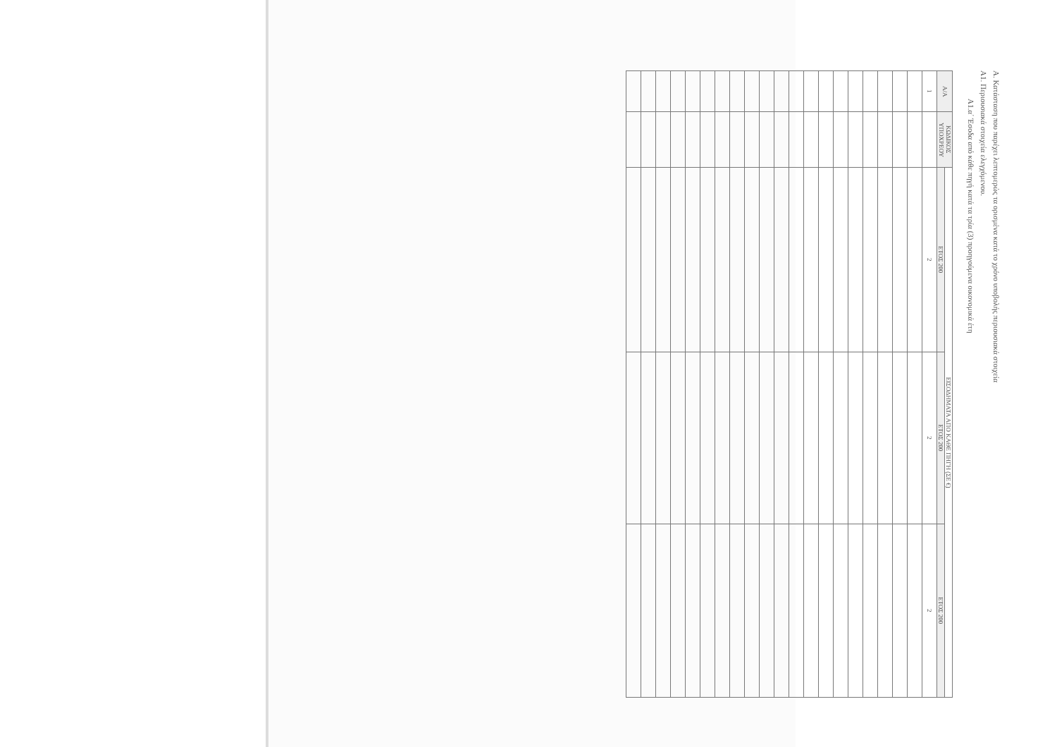Α. Κατάσταση που παρέχει λεπτομερώς τα ορισμένα κατά το χρόνο υποβολής περιουσιακά στοιχεία
Α1. Περιουσιακά στοιχεία ελεγχόμενου.
Α1.α΄ Έσοδα από κάθε πηγή κατά τα τρία (3) προηγούμενα οικονομικά έτη
| Α/Α | ΚΩΔΙΚΟΣ ΥΠΟΧΡΕΟΥ | ΕΙΣΟΔΗΜΑΤΑ ΑΠΟ ΚΑΘΕ ΠΗΓΗ (ΣΕ €) | | |
| --- | --- | --- | --- | --- |
| | | ΕΤΟΣ 200 | ΕΤΟΣ 200 | ΕΤΟΣ 200 |
| 1 | | 2 | 2 | 2 |